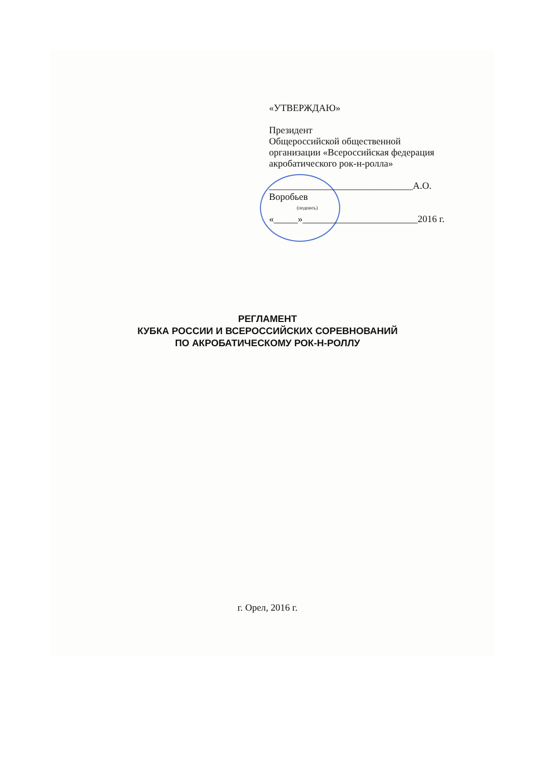«УТВЕРЖДАЮ»
Президент
Общероссийской общественной
организации «Всероссийская федерация
акробатического рок-н-ролла»
______________________________А.О. Воробьев
(подпись)
«_____»________________________2016 г.
РЕГЛАМЕНТ
КУБКА РОССИИ И ВСЕРОССИЙСКИХ СОРЕВНОВАНИЙ
ПО АКРОБАТИЧЕСКОМУ РОК-Н-РОЛЛУ
г. Орел, 2016 г.